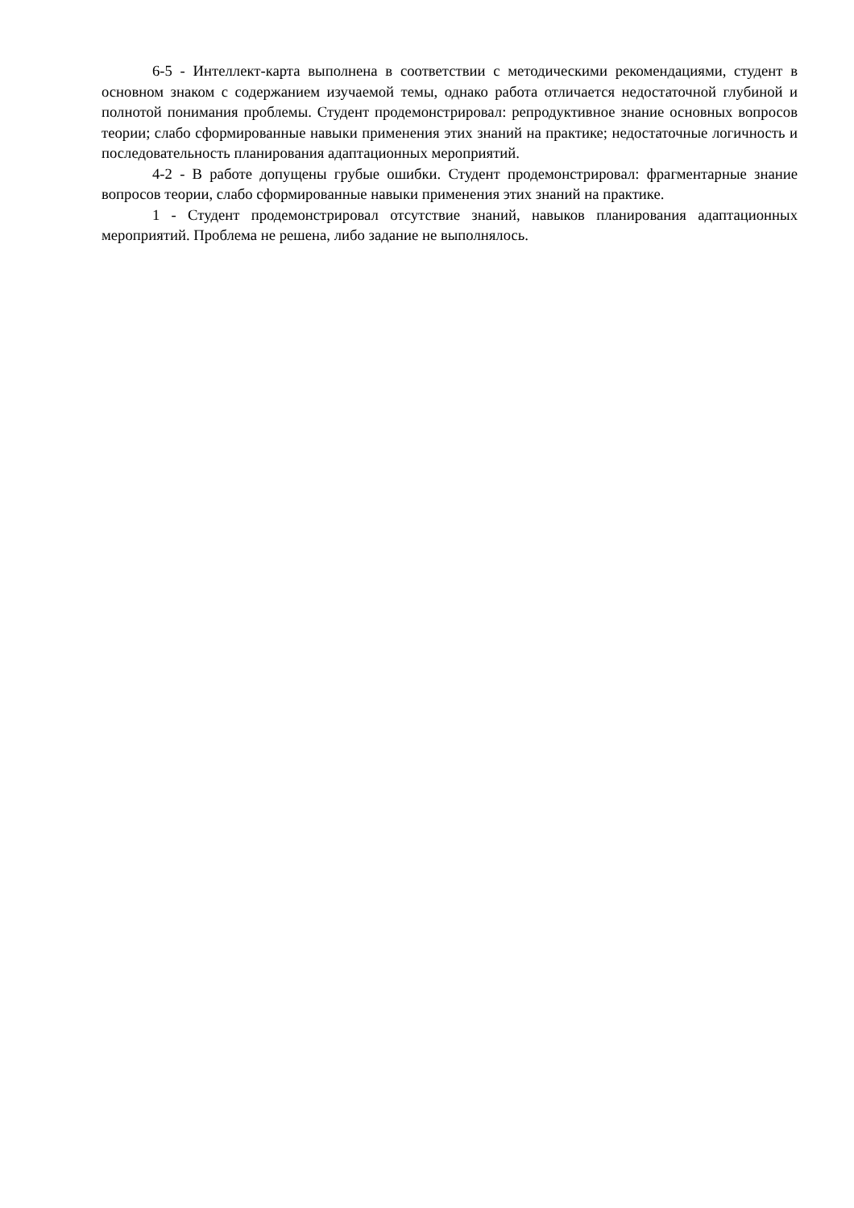6-5 - Интеллект-карта выполнена в соответствии с методическими рекомендациями, студент в основном знаком с содержанием изучаемой темы, однако работа отличается недостаточной глубиной и полнотой понимания проблемы. Студент продемонстрировал: репродуктивное знание основных вопросов теории; слабо сформированные навыки применения этих знаний на практике; недостаточные логичность и последовательность планирования адаптационных мероприятий.
4-2 - В работе допущены грубые ошибки. Студент продемонстрировал: фрагментарные знание вопросов теории, слабо сформированные навыки применения этих знаний на практике.
1 - Студент продемонстрировал отсутствие знаний, навыков планирования адаптационных мероприятий. Проблема не решена, либо задание не выполнялось.